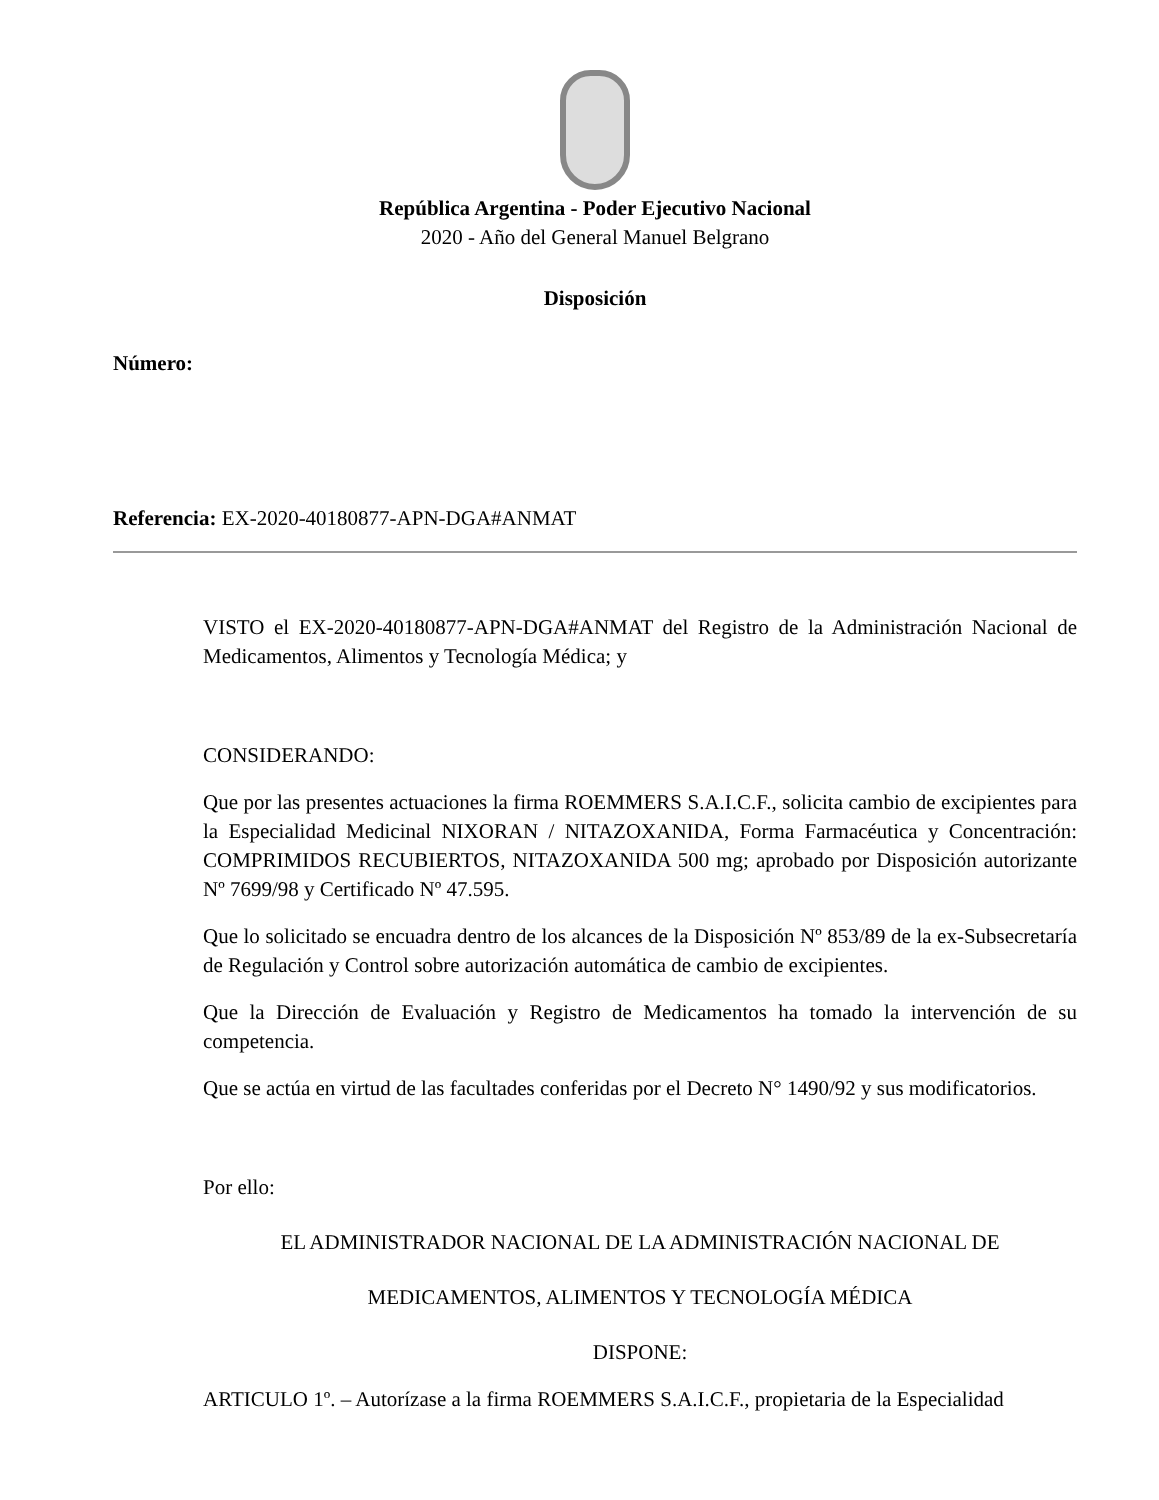República Argentina - Poder Ejecutivo Nacional
2020 - Año del General Manuel Belgrano
Disposición
Número:
Referencia: EX-2020-40180877-APN-DGA#ANMAT
VISTO el EX-2020-40180877-APN-DGA#ANMAT del Registro de la Administración Nacional de Medicamentos, Alimentos y Tecnología Médica; y
CONSIDERANDO:
Que por las presentes actuaciones la firma ROEMMERS S.A.I.C.F., solicita cambio de excipientes para la Especialidad Medicinal NIXORAN / NITAZOXANIDA, Forma Farmacéutica y Concentración: COMPRIMIDOS RECUBIERTOS, NITAZOXANIDA 500 mg; aprobado por Disposición autorizante Nº 7699/98 y Certificado Nº 47.595.
Que lo solicitado se encuadra dentro de los alcances de la Disposición Nº 853/89 de la ex-Subsecretaría de Regulación y Control sobre autorización automática de cambio de excipientes.
Que la Dirección de Evaluación y Registro de Medicamentos ha tomado la intervención de su competencia.
Que se actúa en virtud de las facultades conferidas por el Decreto N° 1490/92 y sus modificatorios.
Por ello:
EL ADMINISTRADOR NACIONAL DE LA ADMINISTRACIÓN NACIONAL DE
MEDICAMENTOS, ALIMENTOS Y TECNOLOGÍA MÉDICA
DISPONE:
ARTICULO 1º. – Autorízase a la firma ROEMMERS S.A.I.C.F., propietaria de la Especialidad